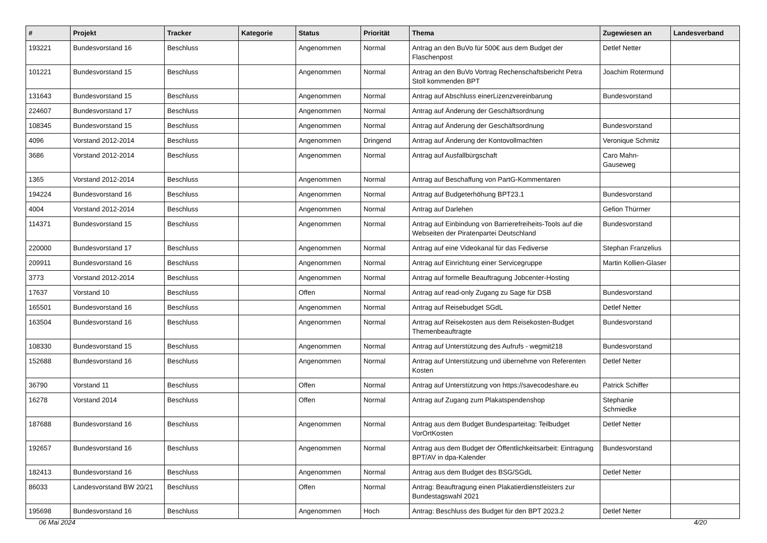| # | Projekt | Tracker | Kategorie | Status | Priorität | Thema | Zugewiesen an | Landesverband |
| --- | --- | --- | --- | --- | --- | --- | --- | --- |
| 193221 | Bundesvorstand 16 | Beschluss | | Angenommen | Normal | Antrag an den BuVo für 500€ aus dem Budget der Flaschenpost | Detlef Netter | |
| 101221 | Bundesvorstand 15 | Beschluss | | Angenommen | Normal | Antrag an den BuVo Vortrag Rechenschaftsbericht Petra Stoll kommenden BPT | Joachim Rotermund | |
| 131643 | Bundesvorstand 15 | Beschluss | | Angenommen | Normal | Antrag auf Abschluss einerLizenzvereinbarung | Bundesvorstand | |
| 224607 | Bundesvorstand 17 | Beschluss | | Angenommen | Normal | Antrag auf Änderung der Geschäftsordnung | | |
| 108345 | Bundesvorstand 15 | Beschluss | | Angenommen | Normal | Antrag auf Änderung der Geschäftsordnung | Bundesvorstand | |
| 4096 | Vorstand 2012-2014 | Beschluss | | Angenommen | Dringend | Antrag auf Änderung der Kontovollmachten | Veronique Schmitz | |
| 3686 | Vorstand 2012-2014 | Beschluss | | Angenommen | Normal | Antrag auf Ausfallbürgschaft | Caro Mahn-Gauseweg | |
| 1365 | Vorstand 2012-2014 | Beschluss | | Angenommen | Normal | Antrag auf Beschaffung von PartG-Kommentaren | | |
| 194224 | Bundesvorstand 16 | Beschluss | | Angenommen | Normal | Antrag auf Budgeterhöhung BPT23.1 | Bundesvorstand | |
| 4004 | Vorstand 2012-2014 | Beschluss | | Angenommen | Normal | Antrag auf Darlehen | Gefion Thürmer | |
| 114371 | Bundesvorstand 15 | Beschluss | | Angenommen | Normal | Antrag auf Einbindung von Barrierefreiheits-Tools auf die Webseiten der Piratenpartei Deutschland | Bundesvorstand | |
| 220000 | Bundesvorstand 17 | Beschluss | | Angenommen | Normal | Antrag auf eine Videokanal für das Fediverse | Stephan Franzelius | |
| 209911 | Bundesvorstand 16 | Beschluss | | Angenommen | Normal | Antrag auf Einrichtung einer Servicegruppe | Martin Kollien-Glaser | |
| 3773 | Vorstand 2012-2014 | Beschluss | | Angenommen | Normal | Antrag auf formelle Beauftragung Jobcenter-Hosting | | |
| 17637 | Vorstand 10 | Beschluss | | Offen | Normal | Antrag auf read-only Zugang zu Sage für DSB | Bundesvorstand | |
| 165501 | Bundesvorstand 16 | Beschluss | | Angenommen | Normal | Antrag auf Reisebudget SGdL | Detlef Netter | |
| 163504 | Bundesvorstand 16 | Beschluss | | Angenommen | Normal | Antrag auf Reisekosten aus dem Reisekosten-Budget Themenbeauftragte | Bundesvorstand | |
| 108330 | Bundesvorstand 15 | Beschluss | | Angenommen | Normal | Antrag auf Unterstützung des Aufrufs - wegmit218 | Bundesvorstand | |
| 152688 | Bundesvorstand 16 | Beschluss | | Angenommen | Normal | Antrag auf Unterstützung und übernehme von Referenten Kosten | Detlef Netter | |
| 36790 | Vorstand 11 | Beschluss | | Offen | Normal | Antrag auf Unterstützung von https://savecodeshare.eu | Patrick Schiffer | |
| 16278 | Vorstand 2014 | Beschluss | | Offen | Normal | Antrag auf Zugang zum Plakatspendenshop | Stephanie Schmiedke | |
| 187688 | Bundesvorstand 16 | Beschluss | | Angenommen | Normal | Antrag aus dem Budget Bundesparteitag: Teilbudget VorOrtKosten | Detlef Netter | |
| 192657 | Bundesvorstand 16 | Beschluss | | Angenommen | Normal | Antrag aus dem Budget der Öffentlichkeitsarbeit: Eintragung BPT/AV in dpa-Kalender | Bundesvorstand | |
| 182413 | Bundesvorstand 16 | Beschluss | | Angenommen | Normal | Antrag aus dem Budget des BSG/SGdL | Detlef Netter | |
| 86033 | Landesvorstand BW 20/21 | Beschluss | | Offen | Normal | Antrag: Beauftragung einen Plakatierdienstleisters zur Bundestagswahl 2021 | | |
| 195698 | Bundesvorstand 16 | Beschluss | | Angenommen | Hoch | Antrag: Beschluss des Budget für den BPT 2023.2 | Detlef Netter | |
06 Mai 2024 4/20